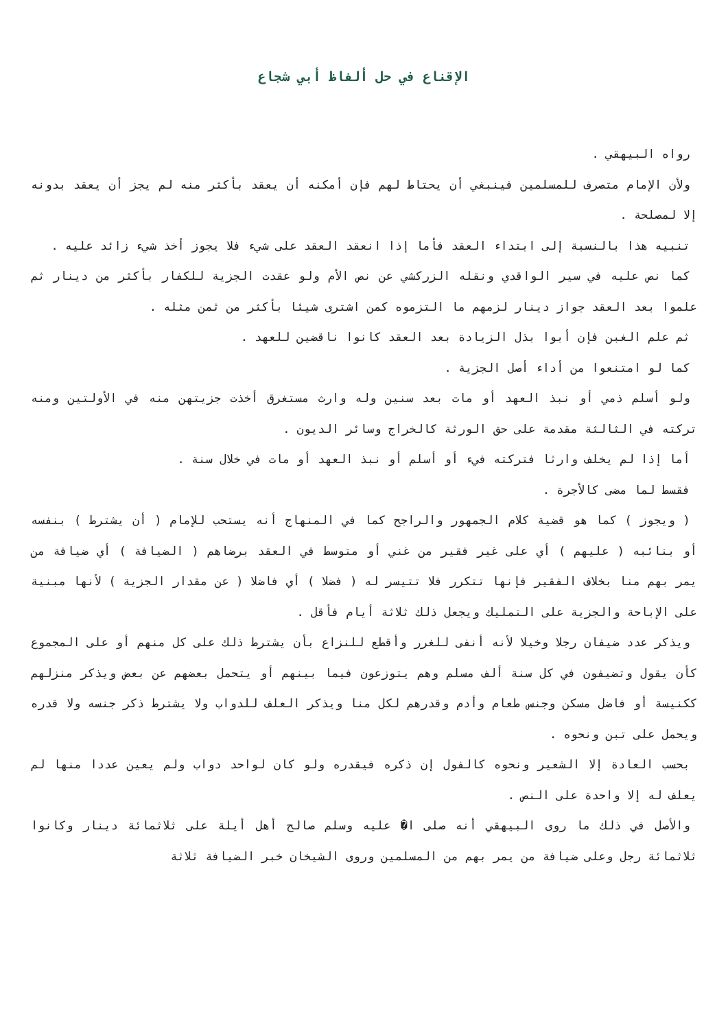الإقناع في حل ألفاظ أبي شجاع
رواه البيهقي .
ولأن الإمام متصرف للمسلمين فينبغي أن يحتاط لهم فإن أمكنه أن يعقد بأكثر منه لم يجز أن يعقد بدونه إلا لمصلحة .
تنبيه هذا بالنسبة إلى ابتداء العقد فأما إذا انعقد العقد على شيء فلا يجوز أخذ شيء زائد عليه .
كما نص عليه في سير الواقدي ونقله الزركشي عن نص الأم ولو عقدت الجزية للكفار بأكثر من دينار ثم علموا بعد العقد جواز دينار لزمهم ما التزموه كمن اشترى شيئا بأكثر من ثمن مثله .
ثم علم الغبن فإن أبوا بذل الزيادة بعد العقد كانوا ناقضين للعهد .
كما لو امتنعوا من أداء أصل الجزية .
ولو أسلم ذمي أو نبذ العهد أو مات بعد سنين وله وارث مستغرق أخذت جزيتهن منه في الأولتين ومنه تركته في الثالثة مقدمة على حق الورثة كالخراج وسائر الديون .
أما إذا لم يخلف وارثا فتركته فيء أو أسلم أو نبذ العهد أو مات في خلال سنة .
فقسط لما مضى كالأجرة .
( ويجوز ) كما هو قضية كلام الجمهور والراجح كما في المنهاج أنه يستحب للإمام ( أن يشترط ) بنفسه أو بنائبه ( عليهم ) أي على غير فقير من غني أو متوسط في العقد برضاهم ( الضيافة ) أي ضيافة من يمر بهم منا بخلاف الفقير فإنها تتكرر فلا تتيسر له ( فضلا ) أي فاضلا ( عن مقدار الجزية ) لأنها مبنية على الإباحة والجزية على التمليك ويجعل ذلك ثلاثة أيام فأقل .
ويذكر عدد ضيفان رجلا وخيلا لأنه أنفى للغرر وأقطع للنزاع بأن يشترط ذلك على كل منهم أو على المجموع كأن يقول وتضيفون في كل سنة ألف مسلم وهم يتوزعون فيما بينهم أو يتحمل بعضهم عن بعض ويذكر منزلهم ككنيسة أو فاضل مسكن وجنس طعام وأدم وقدرهم لكل منا ويذكر العلف للدواب ولا يشترط ذكر جنسه ولا قدره ويحمل على تبن ونحوه .
بحسب العادة إلا الشعير ونحوه كالفول إن ذكره فيقدره ولو كان لواحد دواب ولم يعين عددا منها لم يعلف له إلا واحدة على النص .
والأصل في ذلك ما روى البيهقي أنه صلى ا� عليه وسلم صالح أهل أيلة على ثلاثمائة دينار وكانوا ثلاثمائة رجل وعلى ضيافة من يمر بهم من المسلمين وروى الشيخان خبر الضيافة ثلاثة